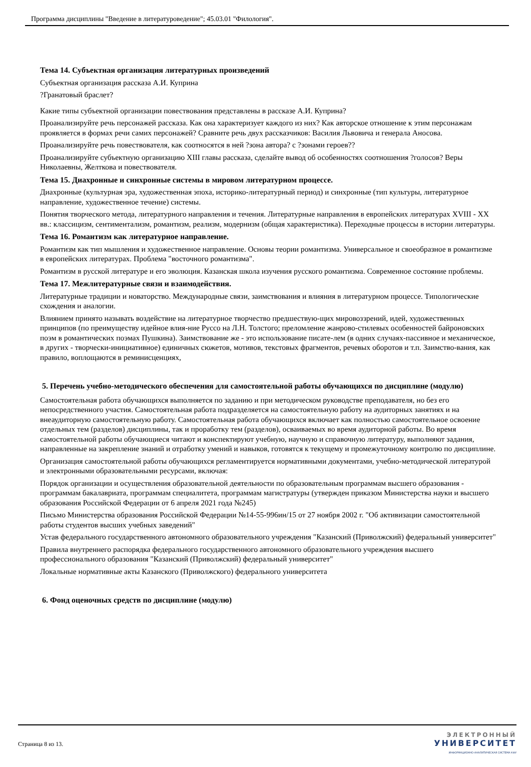Программа дисциплины "Введение в литературоведение"; 45.03.01 "Филология".
Тема 14. Субъектная организация литературных произведений
Субъектная организация рассказа А.И. Куприна
?Гранатовый браслет?
Какие типы субъектной организации повествования представлены в рассказе А.И. Куприна?
Проанализируйте речь персонажей рассказа. Как она характеризует каждого из них? Как авторское отношение к этим персонажам проявляется в формах речи самих персонажей? Сравните речь двух рассказчиков: Василия Львовича и генерала Аносова.
Проанализируйте речь повествователя, как соотносятся в ней ?зона автора? с ?зонами героев??
Проанализируйте субъектную организацию XIII главы рассказа, сделайте вывод об особенностях соотношения ?голосов? Веры Николаевны, Желткова и повествователя.
Тема 15. Диахронные и синхронные системы в мировом литературном процессе.
Диахронные (культурная эра, художественная эпоха, историко-литературный период) и синхронные (тип культуры, литературное направление, художественное течение) системы.
Понятия творческого метода, литературного направления и течения. Литературные направления в европейских литературах XVIII - XX вв.: классицизм, сентиментализм, романтизм, реализм, модернизм (общая характеристика). Переходные процессы в истории литературы.
Тема 16. Романтизм как литературное направление.
Романтизм как тип мышления и художественное направление. Основы теории романтизма. Универсальное и своеобразное в романтизме в европейских литературах. Проблема "восточного романтизма".
Романтизм в русской литературе и его эволюция. Казанская школа изучения русского романтизма. Современное состояние проблемы.
Тема 17. Межлитературные связи и взаимодействия.
Литературные традиции и новаторство. Международные связи, заимствования и влияния в литературном процессе. Типологические схождения и аналогии.
Влиянием принято называть воздействие на литературное творчество предшествую-щих мировоззрений, идей, художественных принципов (по преимуществу идейное влия-ние Руссо на Л.Н. Толстого; преломление жанрово-стилевых особенностей байроновских поэм в романтических поэмах Пушкина). Заимствование же - это использование писате-лем (в одних случаях-пассивное и механическое, в других - творчески-инициативное) единичных сюжетов, мотивов, текстовых фрагментов, речевых оборотов и т.п. Заимство-вания, как правило, воплощаются в реминисценциях,
5. Перечень учебно-методического обеспечения для самостоятельной работы обучающихся по дисциплине (модулю)
Самостоятельная работа обучающихся выполняется по заданию и при методическом руководстве преподавателя, но без его непосредственного участия. Самостоятельная работа подразделяется на самостоятельную работу на аудиторных занятиях и на внеаудиторную самостоятельную работу. Самостоятельная работа обучающихся включает как полностью самостоятельное освоение отдельных тем (разделов) дисциплины, так и проработку тем (разделов), осваиваемых во время аудиторной работы. Во время самостоятельной работы обучающиеся читают и конспектируют учебную, научную и справочную литературу, выполняют задания, направленные на закрепление знаний и отработку умений и навыков, готовятся к текущему и промежуточному контролю по дисциплине.
Организация самостоятельной работы обучающихся регламентируется нормативными документами, учебно-методической литературой и электронными образовательными ресурсами, включая:
Порядок организации и осуществления образовательной деятельности по образовательным программам высшего образования - программам бакалавриата, программам специалитета, программам магистратуры (утвержден приказом Министерства науки и высшего образования Российской Федерации от 6 апреля 2021 года №245)
Письмо Министерства образования Российской Федерации №14-55-996ин/15 от 27 ноября 2002 г. "Об активизации самостоятельной работы студентов высших учебных заведений"
Устав федерального государственного автономного образовательного учреждения "Казанский (Приволжский) федеральный университет"
Правила внутреннего распорядка федерального государственного автономного образовательного учреждения высшего профессионального образования "Казанский (Приволжский) федеральный университет"
Локальные нормативные акты Казанского (Приволжского) федерального университета
6. Фонд оценочных средств по дисциплине (модулю)
Страница 8 из 13.
ЭЛЕКТРОННЫЙ
УНИВЕРСИТЕТ
ИНФОРМАЦИОННО-АНАЛИТИЧЕСКАЯ СИСТЕМА КФУ